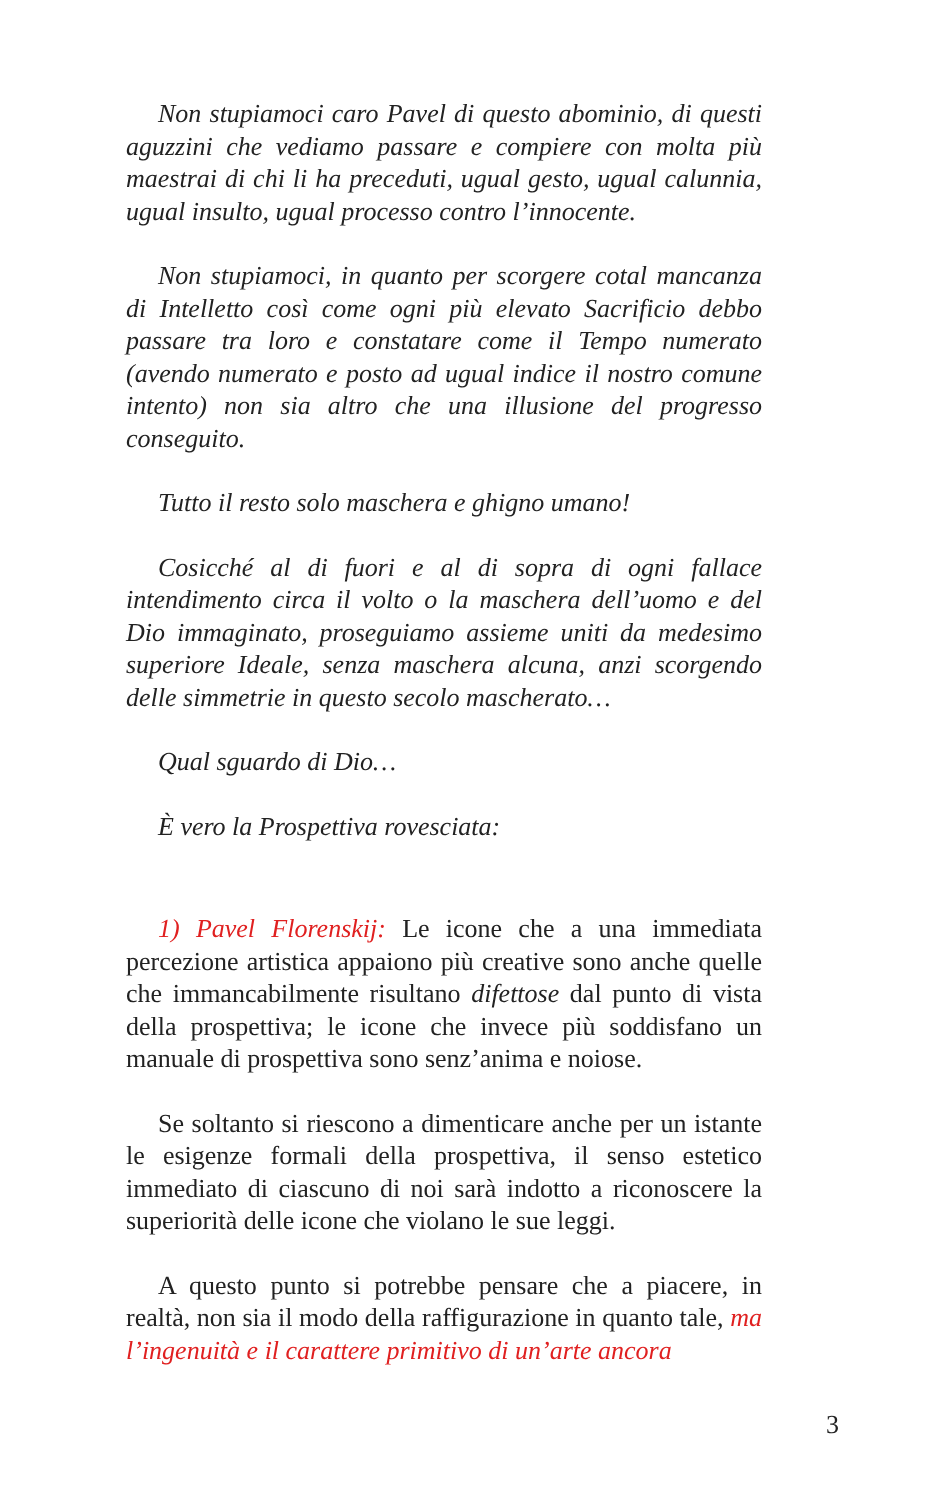Non stupiamoci caro Pavel di questo abominio, di questi aguzzini che vediamo passare e compiere con molta più maestrai di chi li ha preceduti, ugual gesto, ugual calunnia, ugual insulto, ugual processo contro l’innocente.
Non stupiamoci, in quanto per scorgere cotal mancanza di Intelletto così come ogni più elevato Sacrificio debbo passare tra loro e constatare come il Tempo numerato (avendo numerato e posto ad ugual indice il nostro comune intento) non sia altro che una illusione del progresso conseguito.
Tutto il resto solo maschera e ghigno umano!
Cosicché al di fuori e al di sopra di ogni fallace intendimento circa il volto o la maschera dell’uomo e del Dio immaginato, proseguiamo assieme uniti da medesimo superiore Ideale, senza maschera alcuna, anzi scorgendo delle simmetrie in questo secolo mascherato…
Qual sguardo di Dio…
È vero la Prospettiva rovesciata:
1) Pavel Florenskij: Le icone che a una immediata percezione artistica appaiono più creative sono anche quelle che immancabilmente risultano difettose dal punto di vista della prospettiva; le icone che invece più soddisfano un manuale di prospettiva sono senz’anima e noiose.
Se soltanto si riescono a dimenticare anche per un istante le esigenze formali della prospettiva, il senso estetico immediato di ciascuno di noi sarà indotto a riconoscere la superiorità delle icone che violano le sue leggi.
A questo punto si potrebbe pensare che a piacere, in realtà, non sia il modo della raffigurazione in quanto tale, ma l’ingenuità e il carattere primitivo di un’arte ancora
3